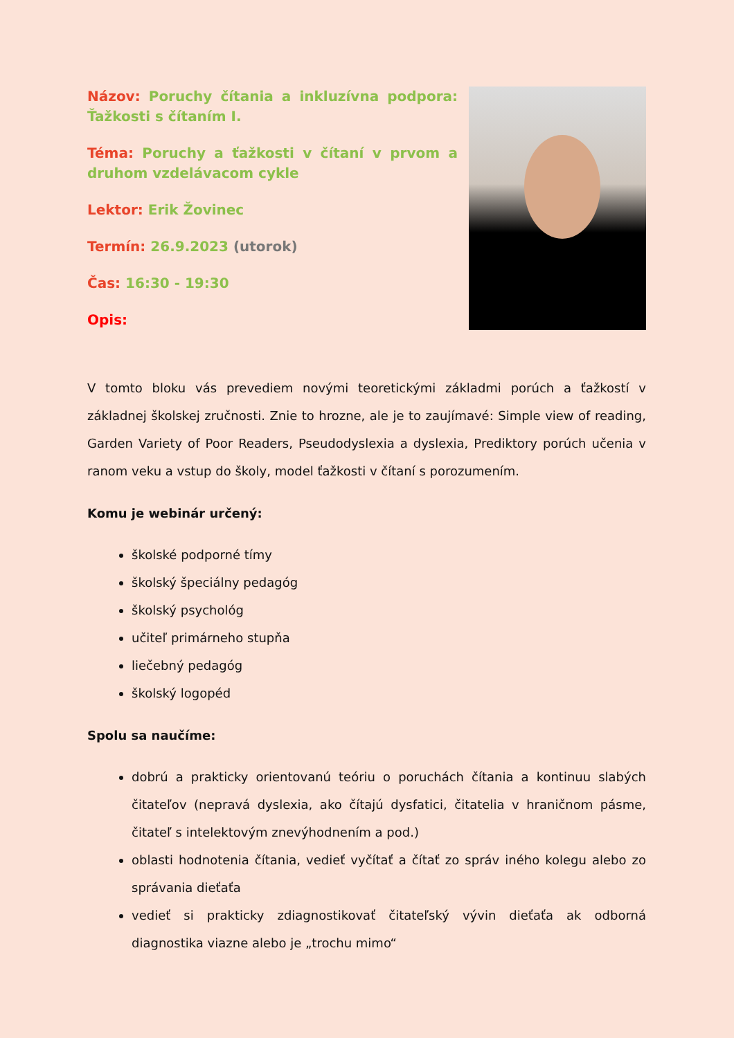Názov: Poruchy čítania a inkluzívna podpora: Ťažkosti s čítaním I.
Téma: Poruchy a ťažkosti v čítaní v prvom a druhom vzdelávacom cykle
Lektor: Erik Žovinec
Termín: 26.9.2023 (utorok)
Čas: 16:30 - 19:30
Opis:
V tomto bloku vás prevediem novými teoretickými základmi porúch a ťažkostí v základnej školskej zručnosti. Znie to hrozne, ale je to zaujímavé: Simple view of reading, Garden Variety of Poor Readers, Pseudodyslexia a dyslexia, Prediktory porúch učenia v ranom veku a vstup do školy, model ťažkosti v čítaní s porozumením.
Komu je webinár určený:
školské podporné tímy
školský špeciálny pedagóg
školský psychológ
učiteľ primárneho stupňa
liečebný pedagóg
školský logopéd
Spolu sa naučíme:
dobrú a prakticky orientovanú teóriu o poruchách čítania a kontinuu slabých čitateľov (nepravá dyslexia, ako čítajú dysfatici, čitatelia v hraničnom pásme, čitateľ s intelektovým znevýhodnením a pod.)
oblasti hodnotenia čítania, vedieť vyčítať a čítať zo správ iného kolegu alebo zo správania dieťaťa
vedieť si prakticky zdiagnostikovať čitateľský vývin dieťaťa ak odborná diagnostika viazne alebo je „trochu mimo“